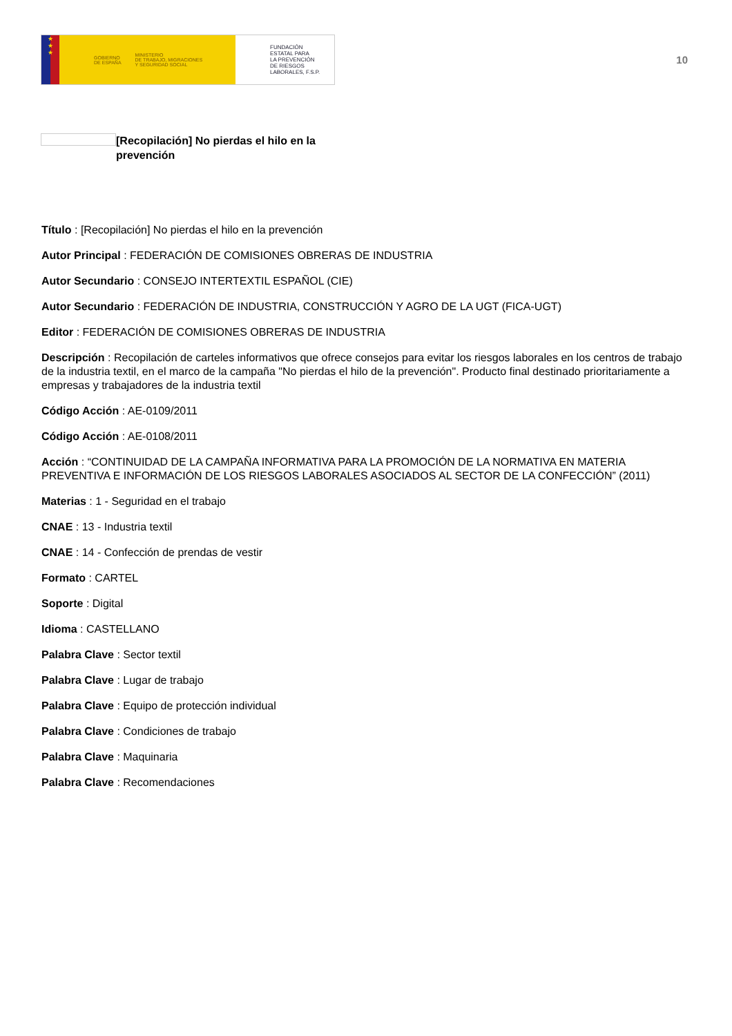★
★
★
GOBIERNO
DE ESPAÑA MINISTERIO
DE TRABAJO, MIGRACIONES
Y SEGURIDAD SOCIAL
FUNDACIÓN
ESTATAL PARA
LA PREVENCIÓN
DE RIESGOS
LABORALES, F.S.P.
10
[Recopilación] No pierdas el hilo en la prevención
Título : [Recopilación] No pierdas el hilo en la prevención
Autor Principal : FEDERACIÓN DE COMISIONES OBRERAS DE INDUSTRIA
Autor Secundario : CONSEJO INTERTEXTIL ESPAÑOL (CIE)
Autor Secundario : FEDERACIÓN DE INDUSTRIA, CONSTRUCCIÓN Y AGRO DE LA UGT (FICA-UGT)
Editor : FEDERACIÓN DE COMISIONES OBRERAS DE INDUSTRIA
Descripción : Recopilación de carteles informativos que ofrece consejos para evitar los riesgos laborales en los centros de trabajo de la industria textil, en el marco de la campaña "No pierdas el hilo de la prevención". Producto final destinado prioritariamente a empresas y trabajadores de la industria textil
Código Acción : AE-0109/2011
Código Acción : AE-0108/2011
Acción : “CONTINUIDAD DE LA CAMPAÑA INFORMATIVA PARA LA PROMOCIÓN DE LA NORMATIVA EN MATERIA PREVENTIVA E INFORMACIÓN DE LOS RIESGOS LABORALES ASOCIADOS AL SECTOR DE LA CONFECCIÓN” (2011)
Materias : 1 - Seguridad en el trabajo
CNAE : 13 - Industria textil
CNAE : 14 - Confección de prendas de vestir
Formato : CARTEL
Soporte : Digital
Idioma : CASTELLANO
Palabra Clave : Sector textil
Palabra Clave : Lugar de trabajo
Palabra Clave : Equipo de protección individual
Palabra Clave : Condiciones de trabajo
Palabra Clave : Maquinaria
Palabra Clave : Recomendaciones